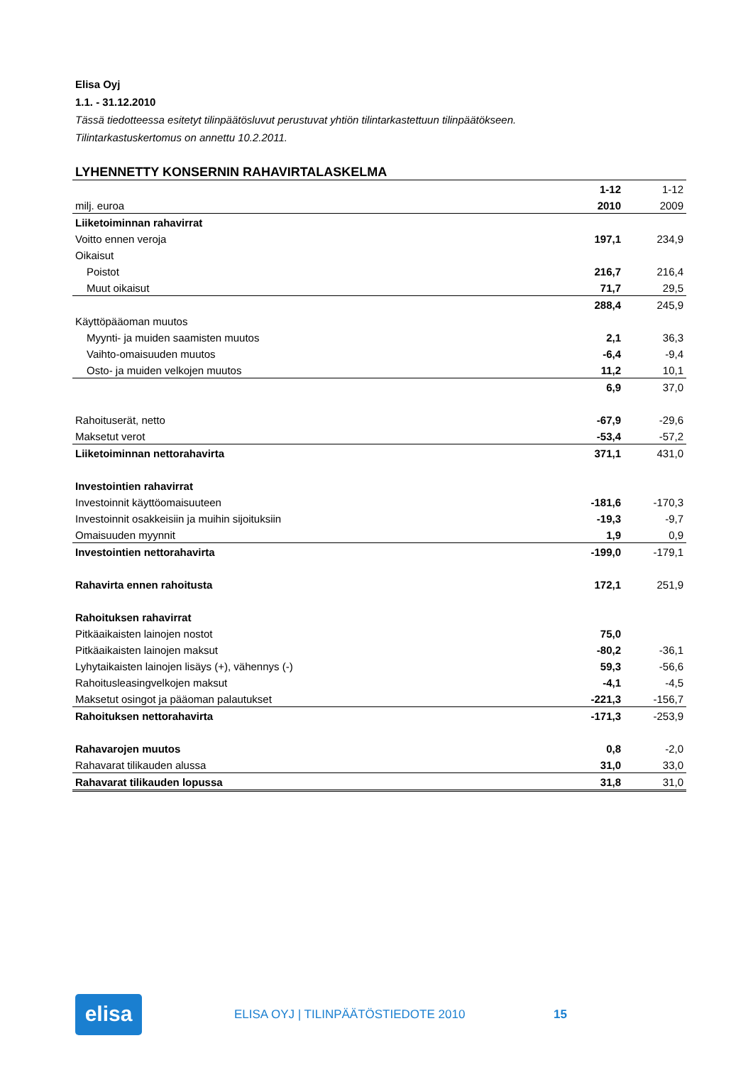Elisa Oyj
1.1. - 31.12.2010
Tässä tiedotteessa esitetyt tilinpäätösluvut perustuvat yhtiön tilintarkastettuun tilinpäätökseen.
Tilintarkastuskertomus on annettu 10.2.2011.
LYHENNETTY KONSERNIN RAHAVIRTALASKELMA
| | 1-12 | 1-12 |
| milj. euroa | 2010 | 2009 |
| Liiketoiminnan rahavirrat | | |
| Voitto ennen veroja | 197,1 | 234,9 |
| Oikaisut | | |
| Poistot | 216,7 | 216,4 |
| Muut oikaisut | 71,7 | 29,5 |
| | 288,4 | 245,9 |
| Käyttöpääoman muutos | | |
| Myynti- ja muiden saamisten muutos | 2,1 | 36,3 |
| Vaihto-omaisuuden muutos | -6,4 | -9,4 |
| Osto- ja muiden velkojen muutos | 11,2 | 10,1 |
| | 6,9 | 37,0 |
| Rahoituserät, netto | -67,9 | -29,6 |
| Maksetut verot | -53,4 | -57,2 |
| Liiketoiminnan nettorahavirta | 371,1 | 431,0 |
| Investointien rahavirrat | | |
| Investoinnit käyttöomaisuuteen | -181,6 | -170,3 |
| Investoinnit osakkeisiin ja muihin sijoituksiin | -19,3 | -9,7 |
| Omaisuuden myynnit | 1,9 | 0,9 |
| Investointien nettorahavirta | -199,0 | -179,1 |
| Rahavirta ennen rahoitusta | 172,1 | 251,9 |
| Rahoituksen rahavirrat | | |
| Pitkäaikaisten lainojen nostot | 75,0 | |
| Pitkäaikaisten lainojen maksut | -80,2 | -36,1 |
| Lyhytaikaisten lainojen lisäys (+), vähennys (-) | 59,3 | -56,6 |
| Rahoitusleasingvelkojen maksut | -4,1 | -4,5 |
| Maksetut osingot ja pääoman palautukset | -221,3 | -156,7 |
| Rahoituksen nettorahavirta | -171,3 | -253,9 |
| Rahavarojen muutos | 0,8 | -2,0 |
| Rahavarat tilikauden alussa | 31,0 | 33,0 |
| Rahavarat tilikauden lopussa | 31,8 | 31,0 |
elisa
ELISA OYJ | TILINPÄÄTÖSTIEDOTE 2010 15